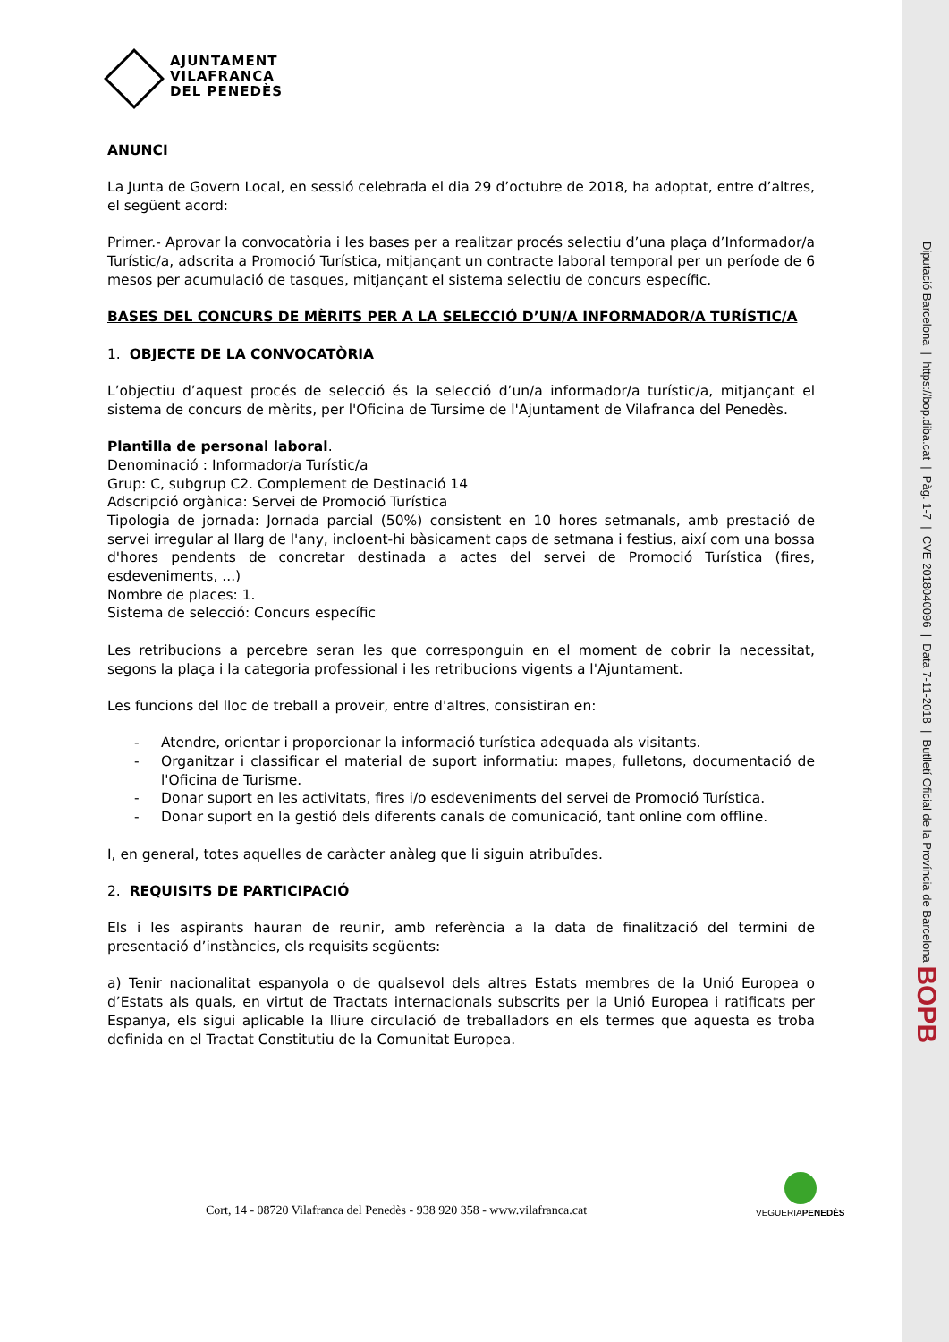AJUNTAMENT
VILAFRANCA
DEL PENEDÈS
ANUNCI
La Junta de Govern Local, en sessió celebrada el dia 29 d’octubre de 2018, ha adoptat, entre d’altres, el següent acord:
Primer.- Aprovar la convocatòria i les bases per a realitzar procés selectiu d’una plaça d’Informador/a Turístic/a, adscrita a Promoció Turística, mitjançant un contracte laboral temporal per un període de 6 mesos per acumulació de tasques, mitjançant el sistema selectiu de concurs específic.
BASES DEL CONCURS DE MÈRITS PER A LA SELECCIÓ D’UN/A INFORMADOR/A TURÍSTIC/A
1. OBJECTE DE LA CONVOCATÒRIA
L’objectiu d’aquest procés de selecció és la selecció d’un/a informador/a turístic/a, mitjançant el sistema de concurs de mèrits, per l'Oficina de Tursime de l'Ajuntament de Vilafranca del Penedès.
Plantilla de personal laboral.
Denominació : Informador/a Turístic/a
Grup: C, subgrup C2. Complement de Destinació 14
Adscripció orgànica: Servei de Promoció Turística
Tipologia de jornada: Jornada parcial (50%) consistent en 10 hores setmanals, amb prestació de servei irregular al llarg de l'any, incloent-hi bàsicament caps de setmana i festius, així com una bossa d'hores pendents de concretar destinada a actes del servei de Promoció Turística (fires, esdeveniments, ...)
Nombre de places: 1.
Sistema de selecció: Concurs específic
Les retribucions a percebre seran les que corresponguin en el moment de cobrir la necessitat, segons la plaça i la categoria professional i les retribucions vigents a l'Ajuntament.
Les funcions del lloc de treball a proveir, entre d'altres, consistiran en:
- Atendre, orientar i proporcionar la informació turística adequada als visitants.
- Organitzar i classificar el material de suport informatiu: mapes, fulletons, documentació de l'Oficina de Turisme.
- Donar suport en les activitats, fires i/o esdeveniments del servei de Promoció Turística.
- Donar suport en la gestió dels diferents canals de comunicació, tant online com offline.
I, en general, totes aquelles de caràcter anàleg que li siguin atribuïdes.
2. REQUISITS DE PARTICIPACIÓ
Els i les aspirants hauran de reunir, amb referència a la data de finalització del termini de presentació d’instàncies, els requisits següents:
a) Tenir nacionalitat espanyola o de qualsevol dels altres Estats membres de la Unió Europea o d’Estats als quals, en virtut de Tractats internacionals subscrits per la Unió Europea i ratificats per Espanya, els sigui aplicable la lliure circulació de treballadors en els termes que aquesta es troba definida en el Tractat Constitutiu de la Comunitat Europea.
Cort, 14 - 08720 Vilafranca del Penedès - 938 920 358 - www.vilafranca.cat
VEGUERIAPENEDÈS
Diputació Barcelona | https://bop.diba.cat | Pàg. 1-7 | CVE 2018040096 | Data 7-11-2018 | Butlletí Oficial de la Província de Barcelona BOPB